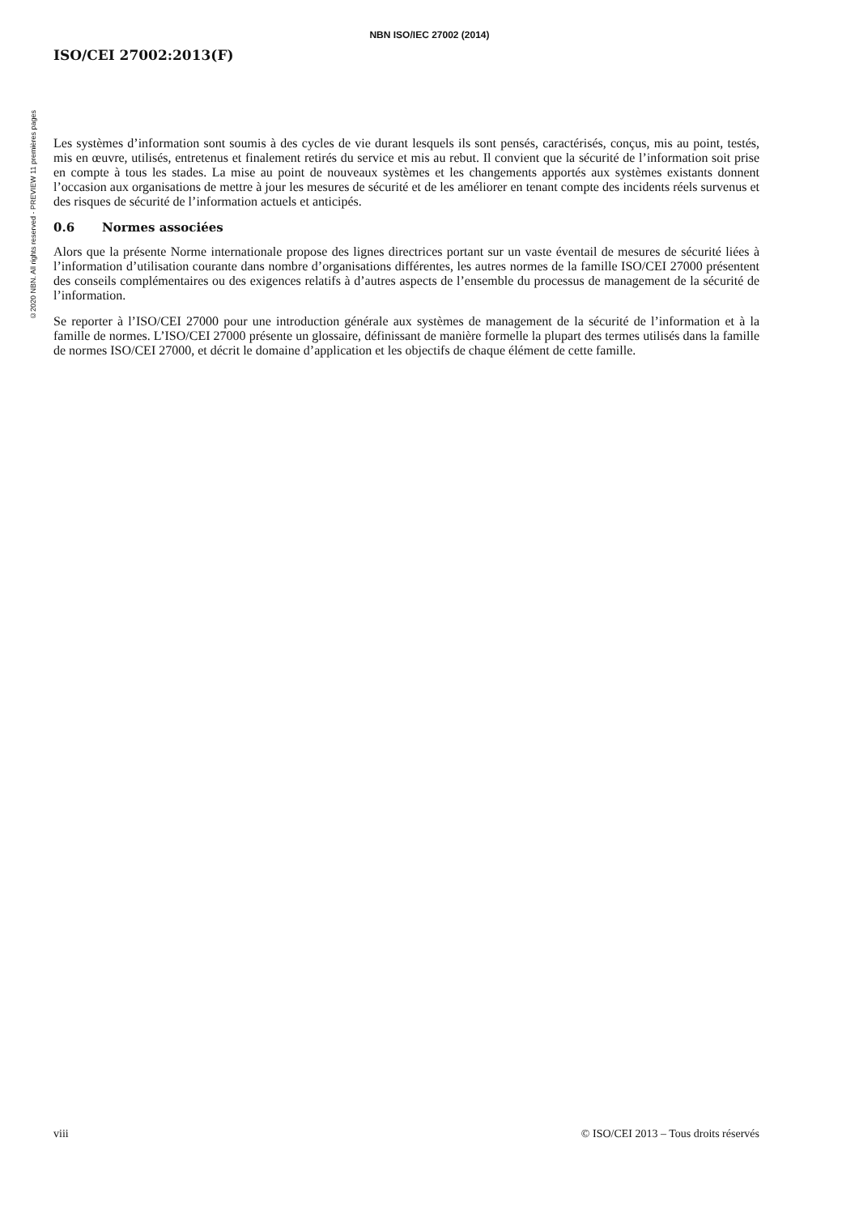NBN ISO/IEC 27002 (2014)
©2020 NBN. All rights reserved - PREVIEW 11 premières pages
ISO/CEI 27002:2013(F)
Les systèmes d’information sont soumis à des cycles de vie durant lesquels ils sont pensés, caractérisés, conçus, mis au point, testés, mis en œuvre, utilisés, entretenus et finalement retirés du service et mis au rebut. Il convient que la sécurité de l’information soit prise en compte à tous les stades. La mise au point de nouveaux systèmes et les changements apportés aux systèmes existants donnent l’occasion aux organisations de mettre à jour les mesures de sécurité et de les améliorer en tenant compte des incidents réels survenus et des risques de sécurité de l’information actuels et anticipés.
0.6 Normes associées
Alors que la présente Norme internationale propose des lignes directrices portant sur un vaste éventail de mesures de sécurité liées à l’information d’utilisation courante dans nombre d’organisations différentes, les autres normes de la famille ISO/CEI 27000 présentent des conseils complémentaires ou des exigences relatifs à d’autres aspects de l’ensemble du processus de management de la sécurité de l’information.
Se reporter à l’ISO/CEI 27000 pour une introduction générale aux systèmes de management de la sécurité de l’information et à la famille de normes. L’ISO/CEI 27000 présente un glossaire, définissant de manière formelle la plupart des termes utilisés dans la famille de normes ISO/CEI 27000, et décrit le domaine d’application et les objectifs de chaque élément de cette famille.
viii © ISO/CEI 2013 – Tous droits réservés